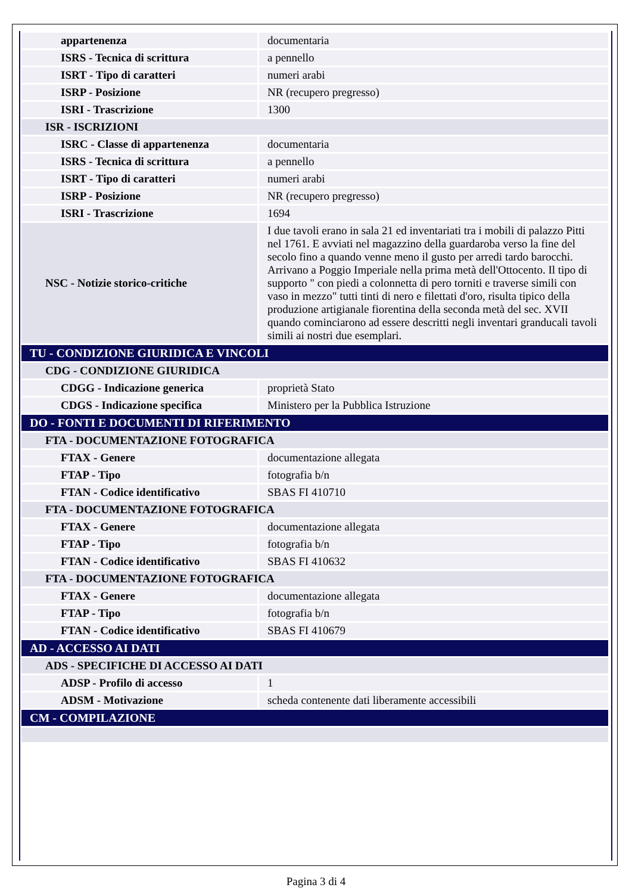| appartenenza | documentaria |
| ISRS - Tecnica di scrittura | a pennello |
| ISRT - Tipo di caratteri | numeri arabi |
| ISRP - Posizione | NR (recupero pregresso) |
| ISRI - Trascrizione | 1300 |
| ISR - ISCRIZIONI | |
| ISRC - Classe di appartenenza | documentaria |
| ISRS - Tecnica di scrittura | a pennello |
| ISRT - Tipo di caratteri | numeri arabi |
| ISRP - Posizione | NR (recupero pregresso) |
| ISRI - Trascrizione | 1694 |
| NSC - Notizie storico-critiche | I due tavoli erano in sala 21 ed inventariati tra i mobili di palazzo Pitti nel 1761. E avviati nel magazzino della guardaroba verso la fine del secolo fino a quando venne meno il gusto per arredi tardo barocchi. Arrivano a Poggio Imperiale nella prima metà dell'Ottocento. Il tipo di supporto " con piedi a colonnetta di pero torniti e traverse simili con vaso in mezzo" tutti tinti di nero e filettati d'oro, risulta tipico della produzione artigianale fiorentina della seconda metà del sec. XVII quando cominciarono ad essere descritti negli inventari granducali tavoli simili ai nostri due esemplari. |
| TU - CONDIZIONE GIURIDICA E VINCOLI | |
| CDG - CONDIZIONE GIURIDICA | |
| CDGG - Indicazione generica | proprietà Stato |
| CDGS - Indicazione specifica | Ministero per la Pubblica Istruzione |
| DO - FONTI E DOCUMENTI DI RIFERIMENTO | |
| FTA - DOCUMENTAZIONE FOTOGRAFICA | |
| FTAX - Genere | documentazione allegata |
| FTAP - Tipo | fotografia b/n |
| FTAN - Codice identificativo | SBAS FI 410710 |
| FTA - DOCUMENTAZIONE FOTOGRAFICA | |
| FTAX - Genere | documentazione allegata |
| FTAP - Tipo | fotografia b/n |
| FTAN - Codice identificativo | SBAS FI 410632 |
| FTA - DOCUMENTAZIONE FOTOGRAFICA | |
| FTAX - Genere | documentazione allegata |
| FTAP - Tipo | fotografia b/n |
| FTAN - Codice identificativo | SBAS FI 410679 |
| AD - ACCESSO AI DATI | |
| ADS - SPECIFICHE DI ACCESSO AI DATI | |
| ADSP - Profilo di accesso | 1 |
| ADSM - Motivazione | scheda contenente dati liberamente accessibili |
| CM - COMPILAZIONE | |
Pagina 3 di 4